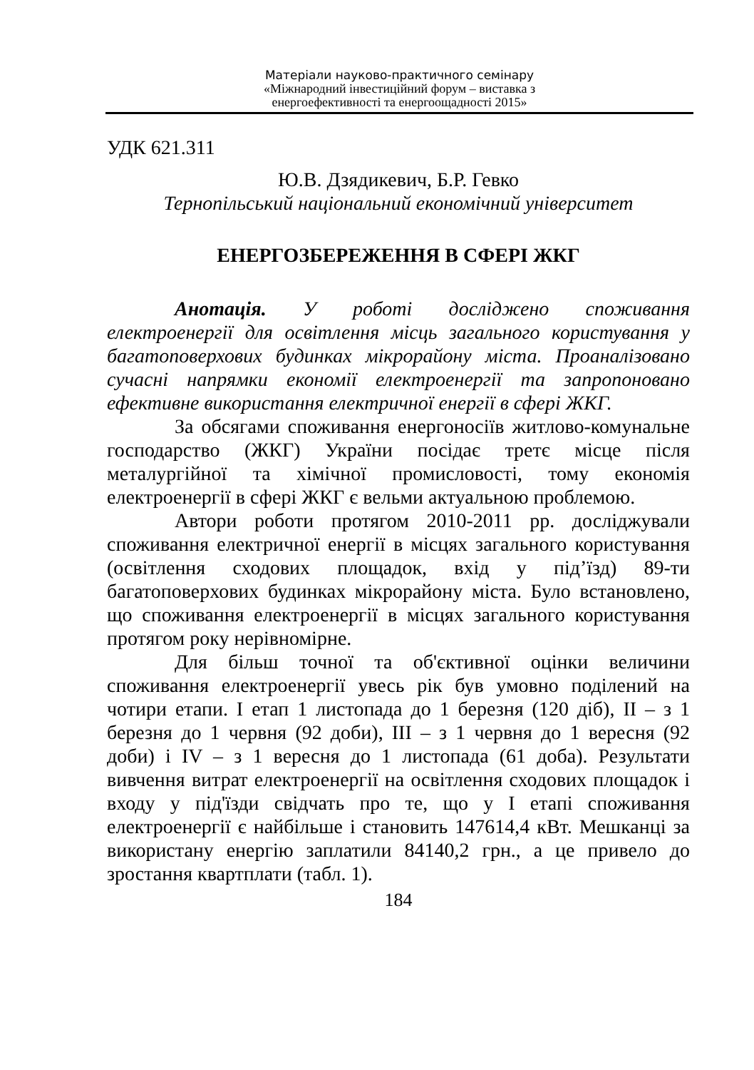Матеріали науково-практичного семінару
«Міжнародний інвестиційний форум – виставка з
енергоефективності та енергоощадності 2015»
УДК 621.311
Ю.В. Дзядикевич, Б.Р. Гевко
Тернопільський національний економічний університет
ЕНЕРГОЗБЕРЕЖЕННЯ В СФЕРІ ЖКГ
Анотація. У роботі досліджено споживання електроенергії для освітлення місць загального користування у багатоповерхових будинках мікрорайону міста. Проаналізовано сучасні напрямки економії електроенергії та запропоновано ефективне використання електричної енергії в сфері ЖКГ.
За обсягами споживання енергоносіїв житлово-комунальне господарство (ЖКГ) України посідає третє місце після металургійної та хімічної промисловості, тому економія електроенергії в сфері ЖКГ є вельми актуальною проблемою.
Автори роботи протягом 2010-2011 рр. досліджували споживання електричної енергії в місцях загального користування (освітлення сходових площадок, вхід у під’їзд) 89-ти багатоповерхових будинках мікрорайону міста. Було встановлено, що споживання електроенергії в місцях загального користування протягом року нерівномірне.
Для більш точної та об'єктивної оцінки величини споживання електроенергії увесь рік був умовно поділений на чотири етапи. І етап 1 листопада до 1 березня (120 діб), ІІ – з 1 березня до 1 червня (92 доби), ІІІ – з 1 червня до 1 вересня (92 доби) і IV – з 1 вересня до 1 листопада (61 доба). Результати вивчення витрат електроенергії на освітлення сходових площадок і входу у під'їзди свідчать про те, що у І етапі споживання електроенергії є найбільше і становить 147614,4 кВт. Мешканці за використану енергію заплатили 84140,2 грн., а це привело до зростання квартплати (табл. 1).
184